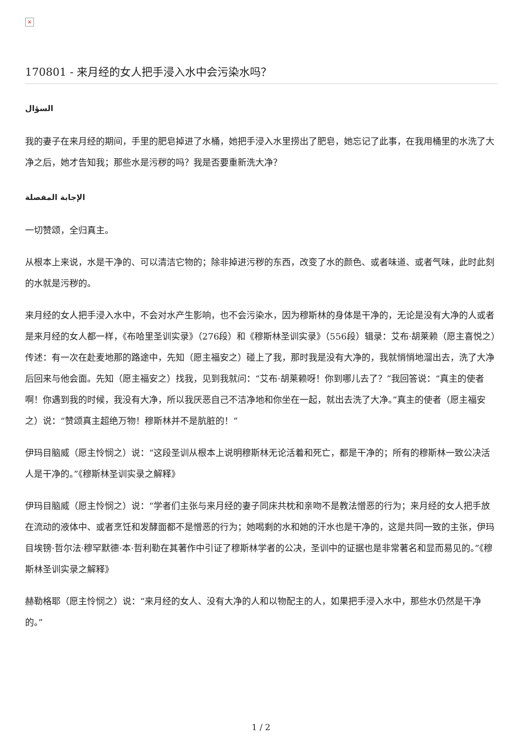×
170801 - 来月经的女人把手浸入水中会污染水吗？
السؤال
我的妻子在来月经的期间，手里的肥皂掉进了水桶，她把手浸入水里捞出了肥皂，她忘记了此事，在我用桶里的水洗了大净之后，她才告知我；那些水是污秽的吗？我是否要重新洗大净？
الإجابة المفصلة
一切赞颂，全归真主。
从根本上来说，水是干净的、可以清洁它物的；除非掉进污秽的东西，改变了水的颜色、或者味道、或者气味，此时此刻的水就是污秽的。
来月经的女人把手浸入水中，不会对水产生影响，也不会污染水，因为穆斯林的身体是干净的，无论是没有大净的人或者是来月经的女人都一样，《布哈里圣训实录》（276段）和《穆斯林圣训实录》（556段）辑录：艾布·胡莱赖（愿主喜悦之）传述：有一次在赴麦地那的路途中，先知（愿主福安之）碰上了我，那时我是没有大净的，我就悄悄地溜出去，洗了大净后回来与他会面。先知（愿主福安之）找我，见到我就问：“艾布·胡莱赖呀！你到哪儿去了？”我回答说：“真主的使者啊！你遇到我的时候，我没有大净，所以我厌恶自己不洁净地和你坐在一起，就出去洗了大净。”真主的使者（愿主福安之）说：“赞颂真主超绝万物！穆斯林并不是肮脏的！”
伊玛目脑威（愿主怜悯之）说：“这段圣训从根本上说明穆斯林无论活着和死亡，都是干净的；所有的穆斯林一致公决活人是干净的。”《穆斯林圣训实录之解释》
伊玛目脑威（愿主怜悯之）说：“学者们主张与来月经的妻子同床共枕和亲吻不是教法憎恶的行为；来月经的女人把手放在流动的液体中、或者烹饪和发酵面都不是憎恶的行为；她喝剩的水和她的汗水也是干净的，这是共同一致的主张，伊玛目埃镑·哲尔法·穆罕默德·本·哲利勒在其著作中引证了穆斯林学者的公决，圣训中的证据也是非常著名和显而易见的。”《穆斯林圣训实录之解释》
赫勒格耶（愿主怜悯之）说：“来月经的女人、没有大净的人和以物配主的人，如果把手浸入水中，那些水仍然是干净的。”
1 / 2